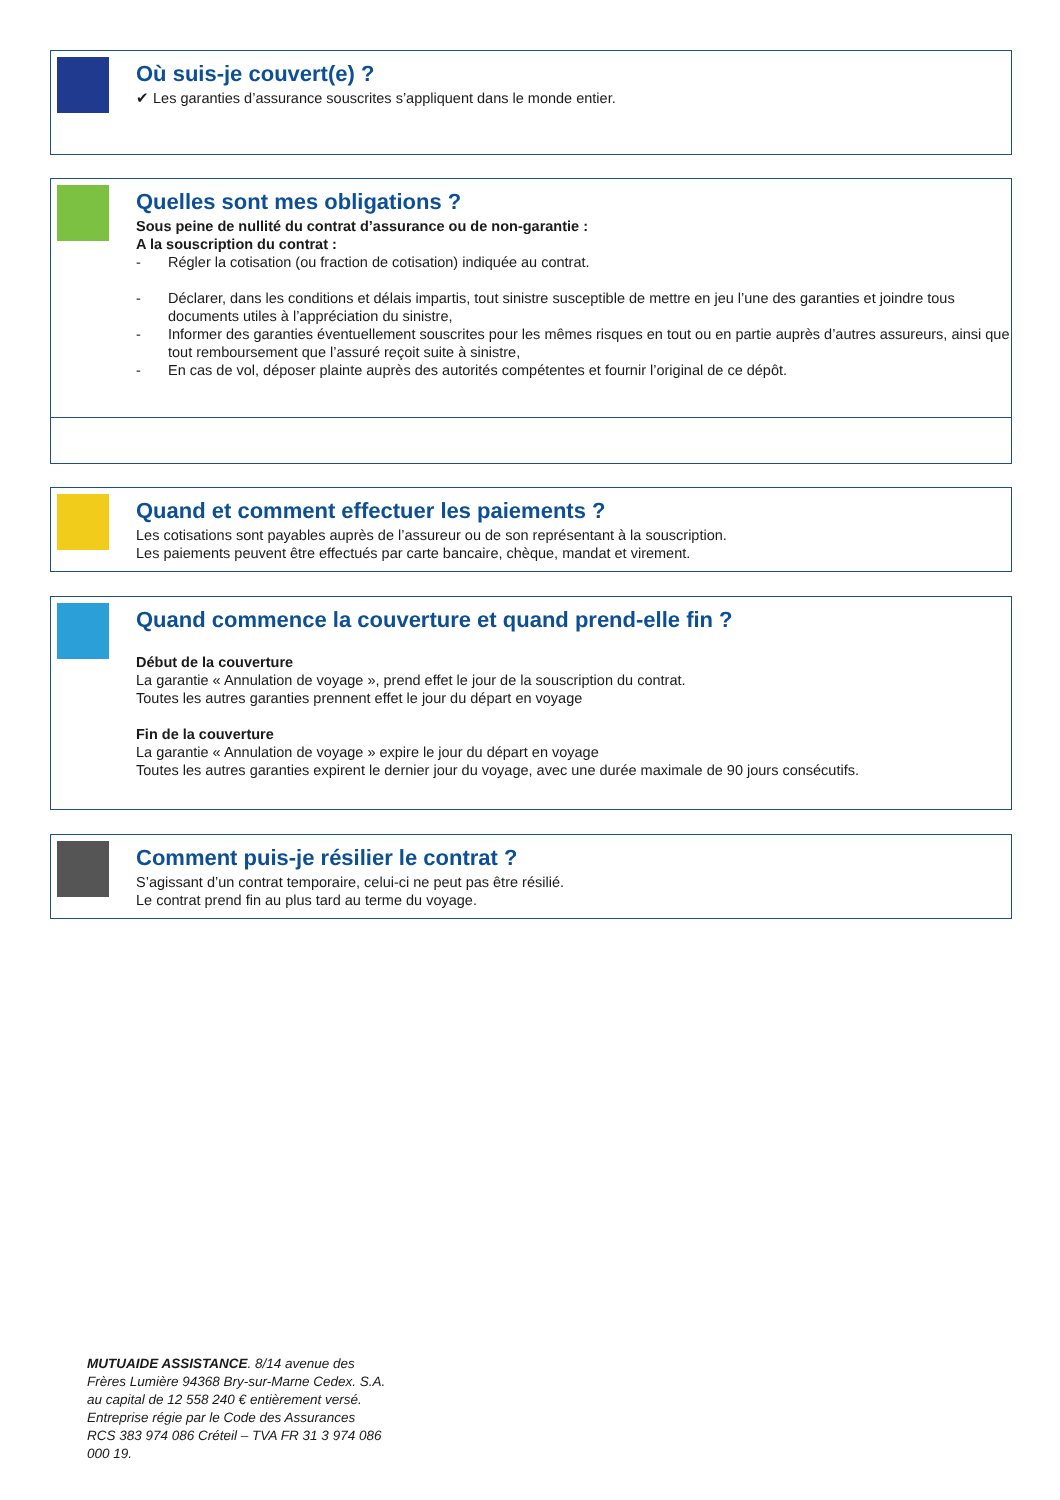Où suis-je couvert(e) ?
✔ Les garanties d’assurance souscrites s’appliquent dans le monde entier.
Quelles sont mes obligations ?
Sous peine de nullité du contrat d’assurance ou de non-garantie :
A la souscription du contrat :
- Régler la cotisation (ou fraction de cotisation) indiquée au contrat.
- Déclarer, dans les conditions et délais impartis, tout sinistre susceptible de mettre en jeu l’une des garanties et joindre tous documents utiles à l’appréciation du sinistre,
- Informer des garanties éventuellement souscrites pour les mêmes risques en tout ou en partie auprès d’autres assureurs, ainsi que tout remboursement que l’assuré reçoit suite à sinistre,
- En cas de vol, déposer plainte auprès des autorités compétentes et fournir l’original de ce dépôt.
Quand et comment effectuer les paiements ?
Les cotisations sont payables auprès de l’assureur ou de son représentant à la souscription.
Les paiements peuvent être effectués par carte bancaire, chèque, mandat et virement.
Quand commence la couverture et quand prend-elle fin ?
Début de la couverture
La garantie « Annulation de voyage », prend effet le jour de la souscription du contrat.
Toutes les autres garanties prennent effet le jour du départ en voyage
Fin de la couverture
La garantie « Annulation de voyage » expire le jour du départ en voyage
Toutes les autres garanties expirent le dernier jour du voyage, avec une durée maximale de 90 jours consécutifs.
Comment puis-je résilier le contrat ?
S’agissant d’un contrat temporaire, celui-ci ne peut pas être résilié.
Le contrat prend fin au plus tard au terme du voyage.
MUTUAIDE ASSISTANCE. 8/14 avenue des Frères Lumière 94368 Bry-sur-Marne Cedex. S.A. au capital de 12 558 240 € entièrement versé. Entreprise régie par le Code des Assurances RCS 383 974 086 Créteil – TVA FR 31 3 974 086 000 19.